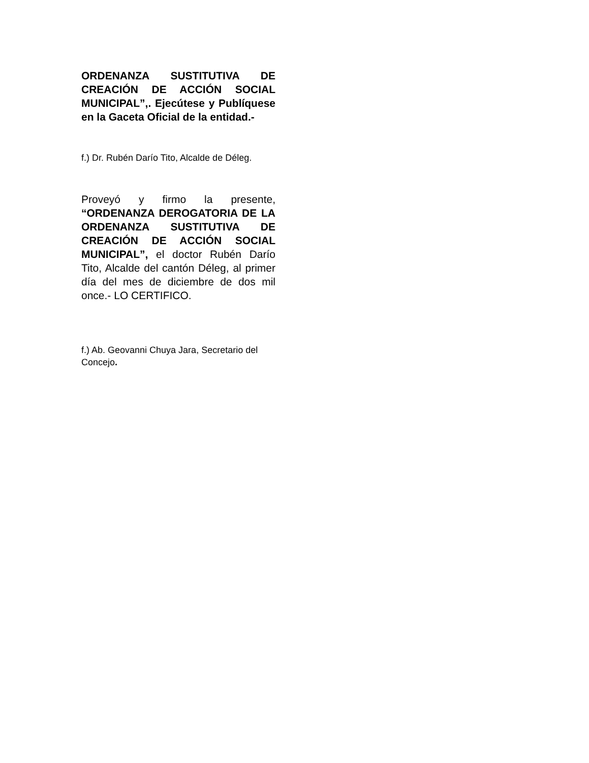ORDENANZA SUSTITUTIVA DE CREACIÓN DE ACCIÓN SOCIAL MUNICIPAL”,. Ejecútese y Publíquese en la Gaceta Oficial de la entidad.-
f.) Dr. Rubén Darío Tito, Alcalde de Déleg.
Proveyó y firmo la presente, “ORDENANZA DEROGATORIA DE LA ORDENANZA SUSTITUTIVA DE CREACIÓN DE ACCIÓN SOCIAL MUNICIPAL”, el doctor Rubén Darío Tito, Alcalde del cantón Déleg, al primer día del mes de diciembre de dos mil once.- LO CERTIFICO.
f.) Ab. Geovanni Chuya Jara, Secretario del Concejo.